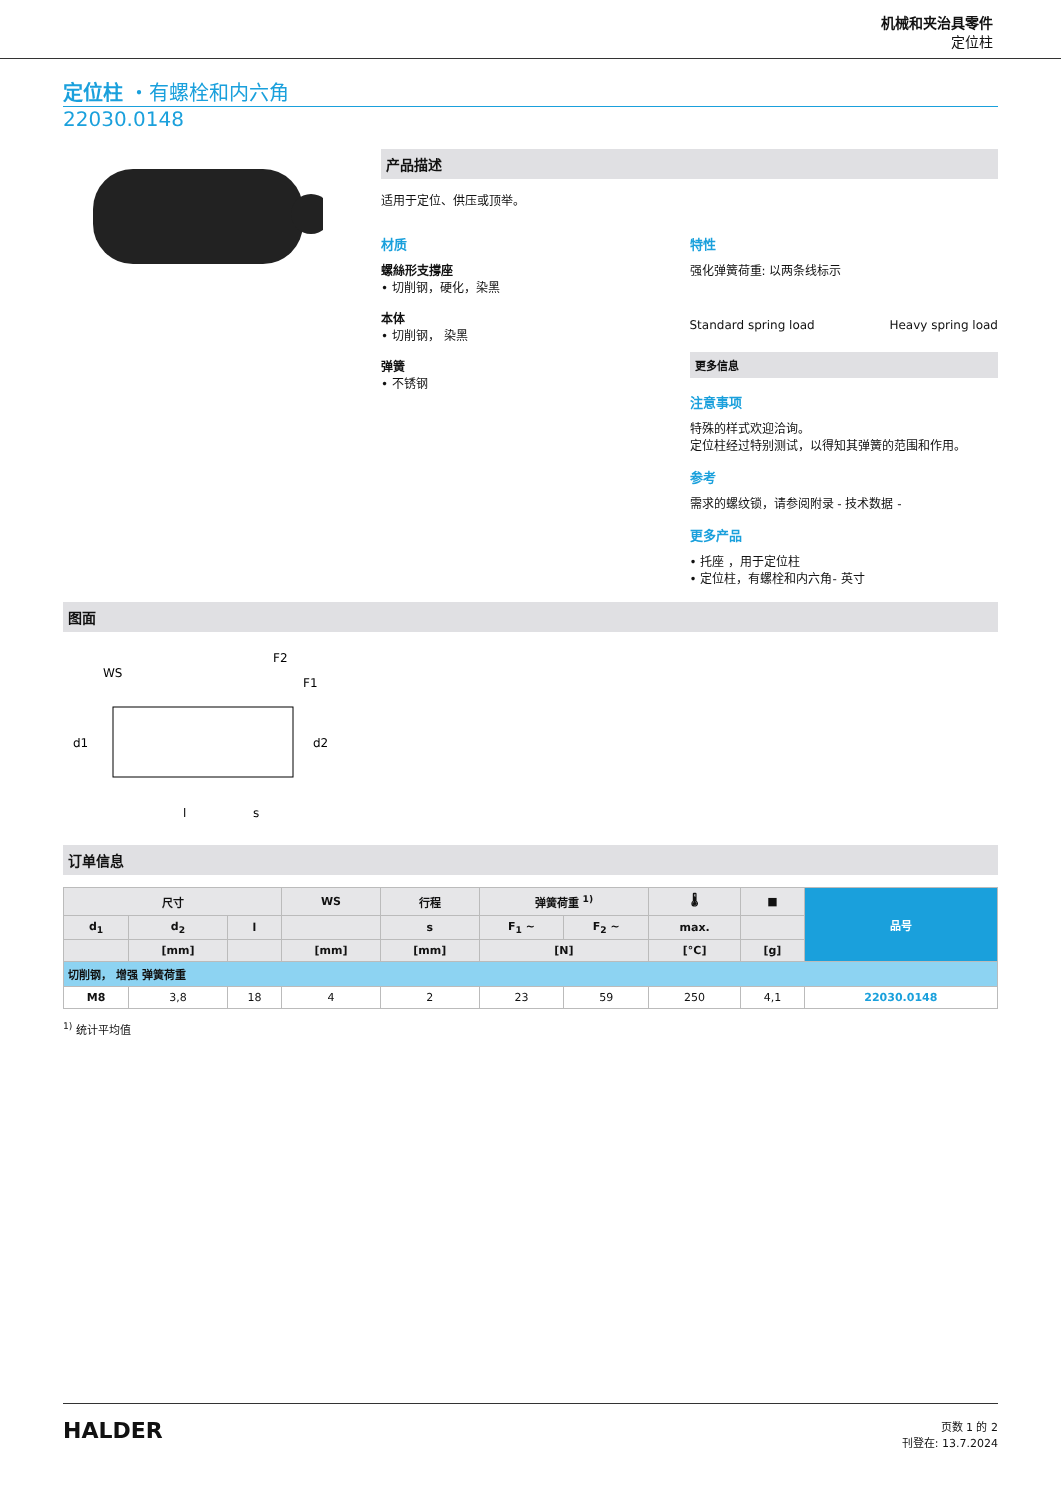机械和夹治具零件
定位柱
定位柱 ・有螺栓和内六角
22030.0148
产品描述
适用于定位、供压或顶举。
材质
螺絲形支撐座
• 切削钢，硬化，染黑
本体
• 切削钢， 染黑
弹簧
• 不锈钢
特性
强化弹簧荷重: 以两条线标示
Standard spring load Heavy spring load
更多信息
注意事项
特殊的样式欢迎洽询。
定位柱经过特别测试，以得知其弹簧的范围和作用。
参考
需求的螺纹锁，请参阅附录 - 技术数据 -
更多产品
• 托座 ，用于定位柱
• 定位柱，有螺栓和内六角- 英寸
图面
WS
F2
F1
d1
d2
l
s
订单信息
| 尺寸 | | | WS | 行程 | 弹簧荷重 <sup>1)</sup> | | 🌡 | ■ | 品号 |
| --- | --- | --- | --- | --- | --- | --- | --- | --- | --- |
| d<sub>1</sub> | d<sub>2</sub> | l | | s | F<sub>1</sub> ~ | F<sub>2</sub> ~ | max. | | |
| | [mm] | | [mm] | [mm] | [N] | | [°C] | [g] | |
| 切削钢， 增强 弹簧荷重 | | | | | | | | | |
| M8 | 3,8 | 18 | 4 | 2 | 23 | 59 | 250 | 4,1 | 22030.0148 |
<sup>1)</sup> 统计平均值
HALDER
页数 1 的 2
刊登在: 13.7.2024